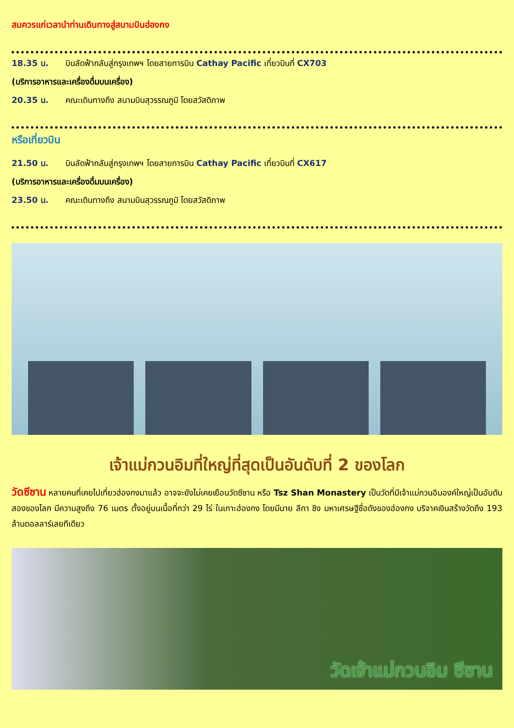สมควรแก่เวลานำท่านเดินทางสู่สนามบินฮ่องกง
18.35 น. บินลัดฟ้ากลับสู่กรุงเทพฯ โดยสายการบิน Cathay Pacific เที่ยวบินที่ CX703
(บริการอาหารและเครื่องดื่มบนเครื่อง)
20.35 น. คณะเดินทางถึง สนามบินสุวรรณภูมิ โดยสวัสดิภาพ
หรือเที่ยวบิน
21.50 น. บินลัดฟ้ากลับสู่กรุงเทพฯ โดยสายการบิน Cathay Pacific เที่ยวบินที่ CX617
(บริการอาหารและเครื่องดื่มบนเครื่อง)
23.50 น. คณะเดินทางถึง สนามบินสุวรรณภูมิ โดยสวัสดิภาพ
เจ้าแม่กวนอิมที่ใหญ่ที่สุดเป็นอันดับที่ 2 ของโลก
วัดซีซาน หลายคนที่เคยไปเที่ยวฮ่องกงมาแล้ว อาจจะยังไม่เคยเยือนวัดซีซาน หรือ Tsz Shan Monastery เป็นวัดที่มีเจ้าแม่กวนอิมองค์ใหญ่เป็นอับดับสองของโลก มีความสูงถึง 76 เมตร ตั้งอยู่บนเนื้อที่กว่า 29 ไร่ ในเกาะฮ่องกง โดยมีนาย ลีกา ชิง มหาเศรษฐีชื่อดังของฮ่องกง บริจาคเงินสร้างวัดถึง 193 ล้านดอลลาร์เลยทีเดียว
วัดเจ้าแม่กวนอิม ซีซาน